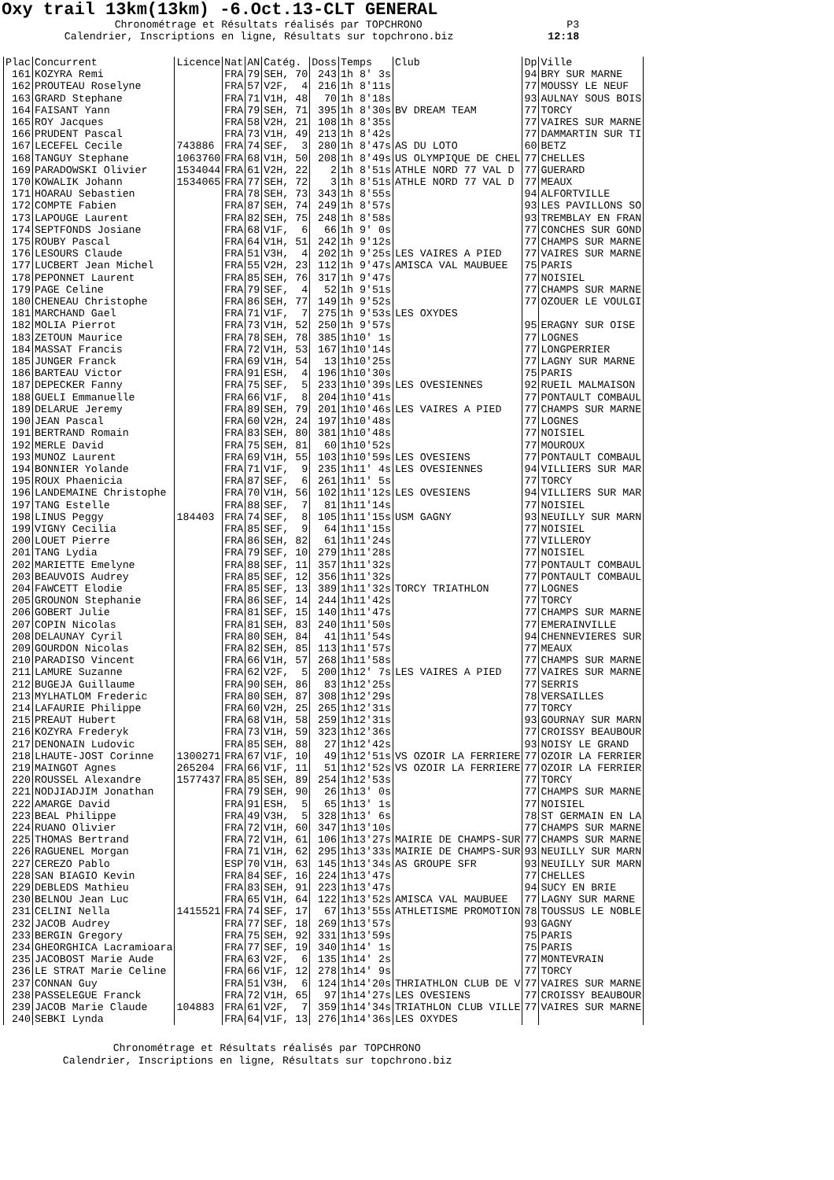Oxy trail 13km(13km) -6.Oct.13-CLT GENERAL
Chronométrage et Résultats réalisés par TOPCHRONO P3 Calendrier, Inscriptions en ligne, Résultats sur topchrono.biz 12:18
| Plac | Concurrent | Licence | Nat | AN | Catég. | Doss | Temps | Club | Dp | Ville |
| --- | --- | --- | --- | --- | --- | --- | --- | --- | --- | --- |
| 161 | KOZYRA Remi | | FRA | 79 | SEH, 70 | 243 | 1h 8' 3s | | 94 | BRY SUR MARNE |
| 162 | PROUTEAU Roselyne | | FRA | 57 | V2F, 4 | 216 | 1h 8'11s | | 77 | MOUSSY LE NEUF |
| 163 | GRARD Stephane | | FRA | 71 | V1H, 48 | 70 | 1h 8'18s | | 93 | AULNAY SOUS BOIS |
| 164 | FAISANT Yann | | FRA | 79 | SEH, 71 | 395 | 1h 8'30s | BV DREAM TEAM | 77 | TORCY |
| 165 | ROY Jacques | | FRA | 58 | V2H, 21 | 108 | 1h 8'35s | | 77 | VAIRES SUR MARNE |
| 166 | PRUDENT Pascal | | FRA | 73 | V1H, 49 | 213 | 1h 8'42s | | 77 | DAMMARTIN SUR TI |
| 167 | LECEFEL Cecile | 743886 | FRA | 74 | SEF, 3 | 280 | 1h 8'47s | AS DU LOTO | 60 | BETZ |
| 168 | TANGUY Stephane | 1063760 | FRA | 68 | V1H, 50 | 208 | 1h 8'49s | US OLYMPIQUE DE CHEL | 77 | CHELLES |
| 169 | PARADOWSKI Olivier | 1534044 | FRA | 61 | V2H, 22 | 2 | 1h 8'51s | ATHLE NORD 77 VAL D | 77 | GUERARD |
| 170 | KOWALIK Johann | 1534065 | FRA | 77 | SEH, 72 | 3 | 1h 8'51s | ATHLE NORD 77 VAL D | 77 | MEAUX |
| 171 | HOARAU Sebastien | | FRA | 78 | SEH, 73 | 343 | 1h 8'55s | | 94 | ALFORTVILLE |
| 172 | COMPTE Fabien | | FRA | 87 | SEH, 74 | 249 | 1h 8'57s | | 93 | LES PAVILLONS SO |
| 173 | LAPOUGE Laurent | | FRA | 82 | SEH, 75 | 248 | 1h 8'58s | | 93 | TREMBLAY EN FRAN |
| 174 | SEPTFONDS Josiane | | FRA | 68 | V1F, 6 | 66 | 1h 9' 0s | | 77 | CONCHES SUR GOND |
| 175 | ROUBY Pascal | | FRA | 64 | V1H, 51 | 242 | 1h 9'12s | | 77 | CHAMPS SUR MARNE |
| 176 | LESOURS Claude | | FRA | 51 | V3H, 4 | 202 | 1h 9'25s | LES VAIRES A PIED | 77 | VAIRES SUR MARNE |
| 177 | LUCBERT Jean Michel | | FRA | 55 | V2H, 23 | 112 | 1h 9'47s | AMISCA VAL MAUBUEE | 75 | PARIS |
| 178 | PEPONNET Laurent | | FRA | 85 | SEH, 76 | 317 | 1h 9'47s | | 77 | NOISIEL |
| 179 | PAGE Celine | | FRA | 79 | SEF, 4 | 52 | 1h 9'51s | | 77 | CHAMPS SUR MARNE |
| 180 | CHENEAU Christophe | | FRA | 86 | SEH, 77 | 149 | 1h 9'52s | | 77 | OZOUER LE VOULGI |
| 181 | MARCHAND Gael | | FRA | 71 | V1F, 7 | 275 | 1h 9'53s | LES OXYDES | | |
| 182 | MOLIA Pierrot | | FRA | 73 | V1H, 52 | 250 | 1h 9'57s | | 95 | ERAGNY SUR OISE |
| 183 | ZETOUN Maurice | | FRA | 78 | SEH, 78 | 385 | 1h10' 1s | | 77 | LOGNES |
| 184 | MASSAT Francis | | FRA | 72 | V1H, 53 | 167 | 1h10'14s | | 77 | LONGPERRIER |
| 185 | JUNGER Franck | | FRA | 69 | V1H, 54 | 13 | 1h10'25s | | 77 | LAGNY SUR MARNE |
| 186 | BARTEAU Victor | | FRA | 91 | ESH, 4 | 196 | 1h10'30s | | 75 | PARIS |
| 187 | DEPECKER Fanny | | FRA | 75 | SEF, 5 | 233 | 1h10'39s | LES OVESIENNES | 92 | RUEIL MALMAISON |
| 188 | GUELI Emmanuelle | | FRA | 66 | V1F, 8 | 204 | 1h10'41s | | 77 | PONTAULT COMBAUL |
| 189 | DELARUE Jeremy | | FRA | 89 | SEH, 79 | 201 | 1h10'46s | LES VAIRES A PIED | 77 | CHAMPS SUR MARNE |
| 190 | JEAN Pascal | | FRA | 60 | V2H, 24 | 197 | 1h10'48s | | 77 | LOGNES |
| 191 | BERTRAND Romain | | FRA | 83 | SEH, 80 | 381 | 1h10'48s | | 77 | NOISIEL |
| 192 | MERLE David | | FRA | 75 | SEH, 81 | 60 | 1h10'52s | | 77 | MOUROUX |
| 193 | MUNOZ Laurent | | FRA | 69 | V1H, 55 | 103 | 1h10'59s | LES OVESIENS | 77 | PONTAULT COMBAUL |
| 194 | BONNIER Yolande | | FRA | 71 | V1F, 9 | 235 | 1h11' 4s | LES OVESIENNES | 94 | VILLIERS SUR MAR |
| 195 | ROUX Phaenicia | | FRA | 87 | SEF, 6 | 261 | 1h11' 5s | | 77 | TORCY |
| 196 | LANDEMAINE Christophe | | FRA | 70 | V1H, 56 | 102 | 1h11'12s | LES OVESIENS | 94 | VILLIERS SUR MAR |
| 197 | TANG Estelle | | FRA | 88 | SEF, 7 | 81 | 1h11'14s | | 77 | NOISIEL |
| 198 | LINUS Peggy | 184403 | FRA | 74 | SEF, 8 | 105 | 1h11'15s | USM GAGNY | 93 | NEUILLY SUR MARN |
| 199 | VIGNY Cecilia | | FRA | 85 | SEF, 9 | 64 | 1h11'15s | | 77 | NOISIEL |
| 200 | LOUET Pierre | | FRA | 86 | SEH, 82 | 61 | 1h11'24s | | 77 | VILLEROY |
| 201 | TANG Lydia | | FRA | 79 | SEF, 10 | 279 | 1h11'28s | | 77 | NOISIEL |
| 202 | MARIETTE Emelyne | | FRA | 88 | SEF, 11 | 357 | 1h11'32s | | 77 | PONTAULT COMBAUL |
| 203 | BEAUVOIS Audrey | | FRA | 85 | SEF, 12 | 356 | 1h11'32s | | 77 | PONTAULT COMBAUL |
| 204 | FAWCETT Elodie | | FRA | 85 | SEF, 13 | 389 | 1h11'32s | TORCY TRIATHLON | 77 | LOGNES |
| 205 | GROUNON Stephanie | | FRA | 86 | SEF, 14 | 244 | 1h11'42s | | 77 | TORCY |
| 206 | GOBERT Julie | | FRA | 81 | SEF, 15 | 140 | 1h11'47s | | 77 | CHAMPS SUR MARNE |
| 207 | COPIN Nicolas | | FRA | 81 | SEH, 83 | 240 | 1h11'50s | | 77 | EMERAINVILLE |
| 208 | DELAUNAY Cyril | | FRA | 80 | SEH, 84 | 41 | 1h11'54s | | 94 | CHENNEVIERES SUR |
| 209 | GOURDON Nicolas | | FRA | 82 | SEH, 85 | 113 | 1h11'57s | | 77 | MEAUX |
| 210 | PARADISO Vincent | | FRA | 66 | V1H, 57 | 268 | 1h11'58s | | 77 | CHAMPS SUR MARNE |
| 211 | LAMURE Suzanne | | FRA | 62 | V2F, 5 | 200 | 1h12' 7s | LES VAIRES A PIED | 77 | VAIRES SUR MARNE |
| 212 | BUGEJA Guillaume | | FRA | 90 | SEH, 86 | 83 | 1h12'25s | | 77 | SERRIS |
| 213 | MYLHATLOM Frederic | | FRA | 80 | SEH, 87 | 308 | 1h12'29s | | 78 | VERSAILLES |
| 214 | LAFAURIE Philippe | | FRA | 60 | V2H, 25 | 265 | 1h12'31s | | 77 | TORCY |
| 215 | PREAUT Hubert | | FRA | 68 | V1H, 58 | 259 | 1h12'31s | | 93 | GOURNAY SUR MARN |
| 216 | KOZYRA Frederyk | | FRA | 73 | V1H, 59 | 323 | 1h12'36s | | 77 | CROISSY BEAUBOUR |
| 217 | DENONAIN Ludovic | | FRA | 85 | SEH, 88 | 27 | 1h12'42s | | 93 | NOISY LE GRAND |
| 218 | LHAUTE-JOST Corinne | 1300271 | FRA | 67 | V1F, 10 | 49 | 1h12'51s | VS OZOIR LA FERRIERE | 77 | OZOIR LA FERRIER |
| 219 | MAINGOT Agnes | 265204 | FRA | 66 | V1F, 11 | 51 | 1h12'52s | VS OZOIR LA FERRIERE | 77 | OZOIR LA FERRIER |
| 220 | ROUSSEL Alexandre | 1577437 | FRA | 85 | SEH, 89 | 254 | 1h12'53s | | 77 | TORCY |
| 221 | NODJIADJIM Jonathan | | FRA | 79 | SEH, 90 | 26 | 1h13' 0s | | 77 | CHAMPS SUR MARNE |
| 222 | AMARGE David | | FRA | 91 | ESH, 5 | 65 | 1h13' 1s | | 77 | NOISIEL |
| 223 | BEAL Philippe | | FRA | 49 | V3H, 5 | 328 | 1h13' 6s | | 78 | ST GERMAIN EN LA |
| 224 | RUANO Olivier | | FRA | 72 | V1H, 60 | 347 | 1h13'10s | | 77 | CHAMPS SUR MARNE |
| 225 | THOMAS Bertrand | | FRA | 72 | V1H, 61 | 106 | 1h13'27s | MAIRIE DE CHAMPS-SUR | 77 | CHAMPS SUR MARNE |
| 226 | RAGUENEL Morgan | | FRA | 71 | V1H, 62 | 295 | 1h13'33s | MAIRIE DE CHAMPS-SUR | 93 | NEUILLY SUR MARN |
| 227 | CEREZO Pablo | | ESP | 70 | V1H, 63 | 145 | 1h13'34s | AS GROUPE SFR | 93 | NEUILLY SUR MARN |
| 228 | SAN BIAGIO Kevin | | FRA | 84 | SEF, 16 | 224 | 1h13'47s | | 77 | CHELLES |
| 229 | DEBLEDS Mathieu | | FRA | 83 | SEH, 91 | 223 | 1h13'47s | | 94 | SUCY EN BRIE |
| 230 | BELNOU Jean Luc | | FRA | 65 | V1H, 64 | 122 | 1h13'52s | AMISCA VAL MAUBUEE | 77 | LAGNY SUR MARNE |
| 231 | CELINI Nella | 1415521 | FRA | 74 | SEF, 17 | 67 | 1h13'55s | ATHLETISME PROMOTION | 78 | TOUSSUS LE NOBLE |
| 232 | JACOB Audrey | | FRA | 77 | SEF, 18 | 269 | 1h13'57s | | 93 | GAGNY |
| 233 | BERGIN Gregory | | FRA | 75 | SEH, 92 | 331 | 1h13'59s | | 75 | PARIS |
| 234 | GHEORGHICA Lacramioara | | FRA | 77 | SEF, 19 | 340 | 1h14' 1s | | 75 | PARIS |
| 235 | JACOBOST Marie Aude | | FRA | 63 | V2F, 6 | 135 | 1h14' 2s | | 77 | MONTEVRAIN |
| 236 | LE STRAT Marie Celine | | FRA | 66 | V1F, 12 | 278 | 1h14' 9s | | 77 | TORCY |
| 237 | CONNAN Guy | | FRA | 51 | V3H, 6 | 124 | 1h14'20s | THRIATHLON CLUB DE V | 77 | VAIRES SUR MARNE |
| 238 | PASSELEGUE Franck | | FRA | 72 | V1H, 65 | 97 | 1h14'27s | LES OVESIENS | 77 | CROISSY BEAUBOUR |
| 239 | JACOB Marie Claude | 104883 | FRA | 61 | V2F, 7 | 359 | 1h14'34s | TRIATHLON CLUB VILLE | 77 | VAIRES SUR MARNE |
| 240 | SEBKI Lynda | | FRA | 64 | V1F, 13 | 276 | 1h14'36s | LES OXYDES | | |
Chronométrage et Résultats réalisés par TOPCHRONO Calendrier, Inscriptions en ligne, Résultats sur topchrono.biz